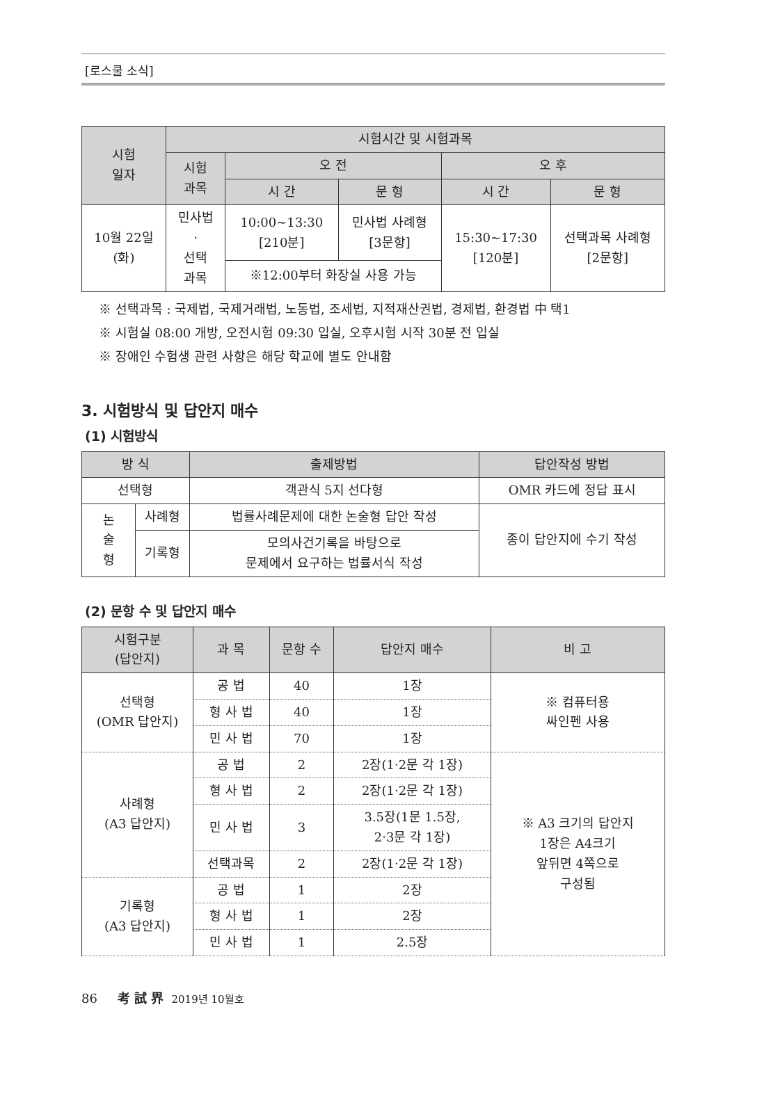[로스쿨 소식]
| 시험 일자 | 시험시간 및 시험과목 | | | | |
| --- | --- | --- | --- | --- | --- |
| | 시험 과목 | 오 전 | | 오 후 | |
| | | 시 간 | 문 형 | 시 간 | 문 형 |
| 10월 22일 (화) | 민사법 · 선택 과목 | 10:00~13:30 [210분] | 민사법 사례형 [3문항] | 15:30~17:30 [120분] | 선택과목 사례형 [2문항] |
| | | ※12:00부터 화장실 사용 가능 | | | |
※ 선택과목 : 국제법, 국제거래법, 노동법, 조세법, 지적재산권법, 경제법, 환경법 中 택1
※ 시험실 08:00 개방, 오전시험 09:30 입실, 오후시험 시작 30분 전 입실
※ 장애인 수험생 관련 사항은 해당 학교에 별도 안내함
3. 시험방식 및 답안지 매수
(1) 시험방식
| 방 식 | | 출제방법 | 답안작성 방법 |
| --- | --- | --- | --- |
| 선택형 | | 객관식 5지 선다형 | OMR 카드에 정답 표시 |
| 논 술 형 | 사례형 | 법률사례문제에 대한 논술형 답안 작성 | 종이 답안지에 수기 작성 |
| | 기록형 | 모의사건기록을 바탕으로 문제에서 요구하는 법률서식 작성 | |
(2) 문항 수 및 답안지 매수
| 시험구분 (답안지) | 과 목 | 문항 수 | 답안지 매수 | 비 고 |
| --- | --- | --- | --- | --- |
| 선택형 (OMR 답안지) | 공 법 | 40 | 1장 | ※ 컴퓨터용 싸인펜 사용 |
| | 형 사 법 | 40 | 1장 | |
| | 민 사 법 | 70 | 1장 | |
| 사례형 (A3 답안지) | 공 법 | 2 | 2장(1·2문 각 1장) | ※ A3 크기의 답안지 1장은 A4크기 앞뒤면 4쪽으로 구성됨 |
| | 형 사 법 | 2 | 2장(1·2문 각 1장) | |
| | 민 사 법 | 3 | 3.5장(1문 1.5장, 2·3문 각 1장) | |
| | 선택과목 | 2 | 2장(1·2문 각 1장) | |
| 기록형 (A3 답안지) | 공 법 | 1 | 2장 | |
| | 형 사 법 | 1 | 2장 | |
| | 민 사 법 | 1 | 2.5장 | |
86 考 試 界 2019년 10월호